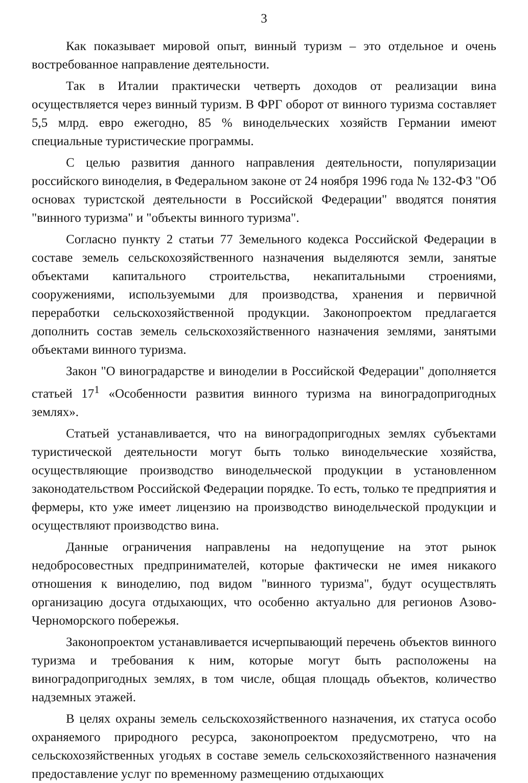3
Как показывает мировой опыт, винный туризм – это отдельное и очень востребованное направление деятельности.
Так в Италии практически четверть доходов от реализации вина осуществляется через винный туризм. В ФРГ оборот от винного туризма составляет 5,5 млрд. евро ежегодно, 85 % винодельческих хозяйств Германии имеют специальные туристические программы.
С целью развития данного направления деятельности, популяризации российского виноделия, в Федеральном законе от 24 ноября 1996 года № 132-ФЗ "Об основах туристской деятельности в Российской Федерации" вводятся понятия "винного туризма" и "объекты винного туризма".
Согласно пункту 2 статьи 77 Земельного кодекса Российской Федерации в составе земель сельскохозяйственного назначения выделяются земли, занятые объектами капитального строительства, некапитальными строениями, сооружениями, используемыми для производства, хранения и первичной переработки сельскохозяйственной продукции. Законопроектом предлагается дополнить состав земель сельскохозяйственного назначения землями, занятыми объектами винного туризма.
Закон "О виноградарстве и виноделии в Российской Федерации" дополняется статьей 17<sup>1</sup> «Особенности развития винного туризма на виноградопригодных землях».
Статьей устанавливается, что на виноградопригодных землях субъектами туристической деятельности могут быть только винодельческие хозяйства, осуществляющие производство винодельческой продукции в установленном законодательством Российской Федерации порядке. То есть, только те предприятия и фермеры, кто уже имеет лицензию на производство винодельческой продукции и осуществляют производство вина.
Данные ограничения направлены на недопущение на этот рынок недобросовестных предпринимателей, которые фактически не имея никакого отношения к виноделию, под видом "винного туризма", будут осуществлять организацию досуга отдыхающих, что особенно актуально для регионов Азово-Черноморского побережья.
Законопроектом устанавливается исчерпывающий перечень объектов винного туризма и требования к ним, которые могут быть расположены на виноградопригодных землях, в том числе, общая площадь объектов, количество надземных этажей.
В целях охраны земель сельскохозяйственного назначения, их статуса особо охраняемого природного ресурса, законопроектом предусмотрено, что на сельскохозяйственных угодьях в составе земель сельскохозяйственного назначения предоставление услуг по временному размещению отдыхающих